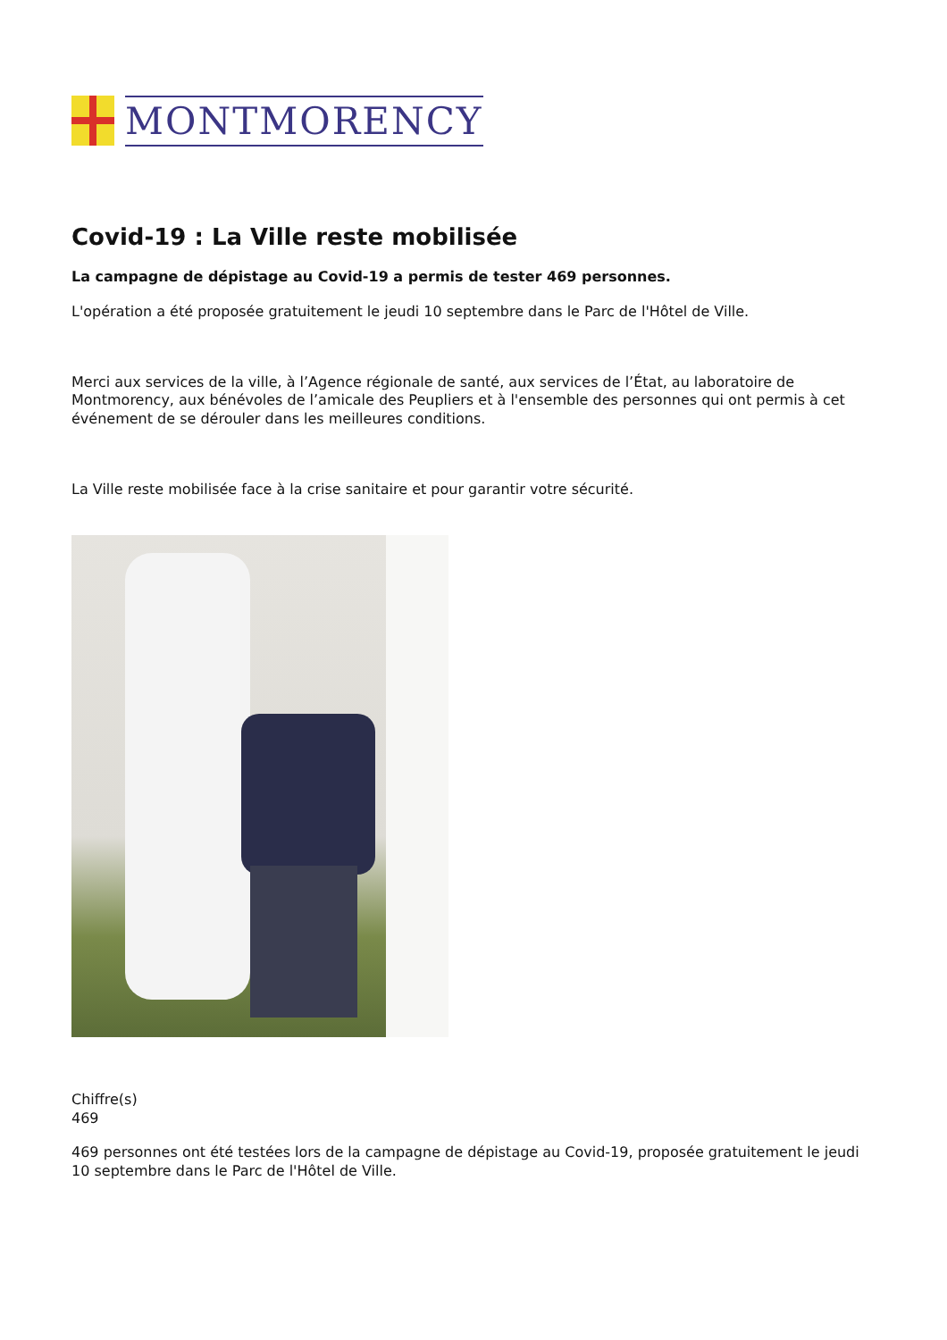MONTMORENCY
Covid-19 : La Ville reste mobilisée
La campagne de dépistage au Covid-19 a permis de tester 469 personnes.
L'opération a été proposée gratuitement le jeudi 10 septembre dans le Parc de l'Hôtel de Ville.
Merci aux services de la ville, à l’Agence régionale de santé, aux services de l’État, au laboratoire de Montmorency, aux bénévoles de l’amicale des Peupliers et à l'ensemble des personnes qui ont permis à cet événement de se dérouler dans les meilleures conditions.
La Ville reste mobilisée face à la crise sanitaire et pour garantir votre sécurité.
Chiffre(s)
469
469 personnes ont été testées lors de la campagne de dépistage au Covid-19, proposée gratuitement le jeudi 10 septembre dans le Parc de l'Hôtel de Ville.